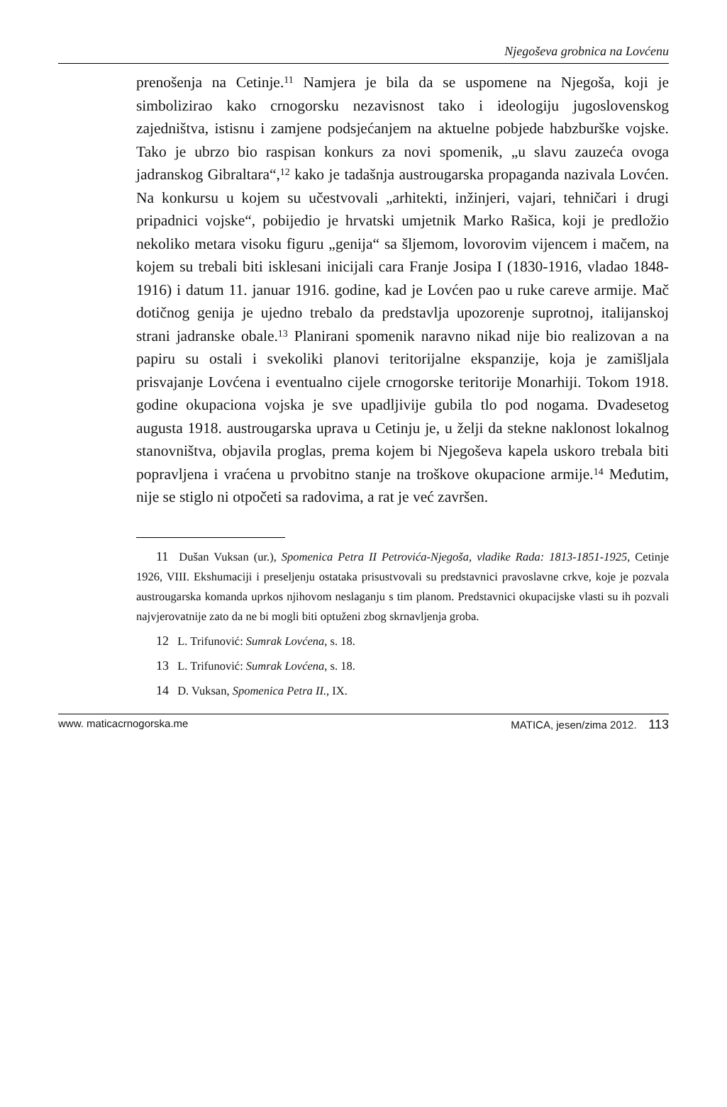Njegoševa grobnica na Lovćenu
prenošenja na Cetinje.<sup>11</sup> Namjera je bila da se uspomene na Njegoša, koji je simbolizirao kako crnogorsku nezavisnost tako i ideologiju jugoslovenskog zajedništva, istisnu i zamjene podsjećanjem na aktuelne pobjede habzburške vojske. Tako je ubrzo bio raspisan konkurs za novi spomenik, „u slavu zauzeća ovoga jadranskog Gibraltara“,<sup>12</sup> kako je tadašnja austrougarska propaganda nazivala Lovćen. Na konkursu u kojem su učestvovali „arhitekti, inžinjeri, vajari, tehničari i drugi pripadnici vojske“, pobijedio je hrvatski umjetnik Marko Rašica, koji je predložio nekoliko metara visoku figuru „genija“ sa šljemom, lovorovim vijencem i mačem, na kojem su trebali biti isklesani inicijali cara Franje Josipa I (1830-1916, vladao 1848-1916) i datum 11. januar 1916. godine, kad je Lovćen pao u ruke careve armije. Mač dotičnog genija je ujedno trebalo da predstavlja upozorenje suprotnoj, italijanskoj strani jadranske obale.<sup>13</sup> Planirani spomenik naravno nikad nije bio realizovan a na papiru su ostali i svekoliki planovi teritorijalne ekspanzije, koja je zamišljala prisvajanje Lovćena i eventualno cijele crnogorske teritorije Monarhiji. Tokom 1918. godine okupaciona vojska je sve upadljivije gubila tlo pod nogama. Dvadesetog augusta 1918. austrougarska uprava u Cetinju je, u želji da stekne naklonost lokalnog stanovništva, objavila proglas, prema kojem bi Njegoševa kapela uskoro trebala biti popravljena i vraćena u prvobitno stanje na troškove okupacione armije.<sup>14</sup> Međutim, nije se stiglo ni otpočeti sa radovima, a rat je već završen.
11 Dušan Vuksan (ur.), Spomenica Petra II Petrovića-Njegoša, vladike Rada: 1813-1851-1925, Cetinje 1926, VIII. Ekshumaciji i preseljenju ostataka prisustvovali su predstavnici pravoslavne crkve, koje je pozvala austrougarska komanda uprkos njihovom neslaganju s tim planom. Predstavnici okupacijske vlasti su ih pozvali najvjerovatnije zato da ne bi mogli biti optuženi zbog skrnavljenja groba.
12 L. Trifunović: Sumrak Lovćena, s. 18.
13 L. Trifunović: Sumrak Lovćena, s. 18.
14 D. Vuksan, Spomenica Petra II., IX.
www. maticacrnogorska.me MATICA, jesen/zima 2012. 113